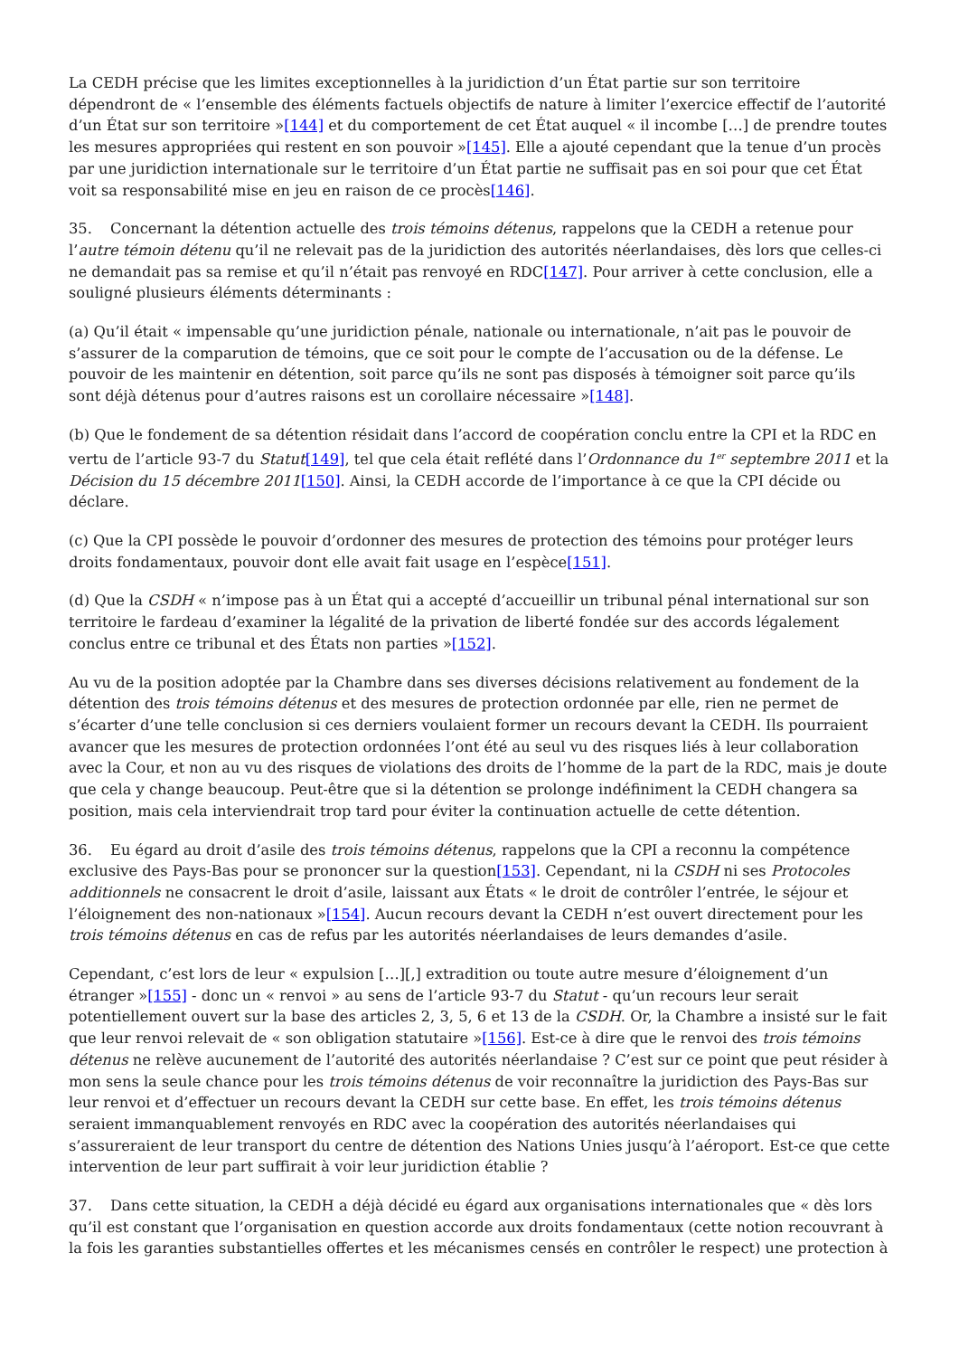La CEDH précise que les limites exceptionnelles à la juridiction d’un État partie sur son territoire dépendront de « l’ensemble des éléments factuels objectifs de nature à limiter l’exercice effectif de l’autorité d’un État sur son territoire »[144] et du comportement de cet État auquel « il incombe […] de prendre toutes les mesures appropriées qui restent en son pouvoir »[145]. Elle a ajouté cependant que la tenue d’un procès par une juridiction internationale sur le territoire d’un État partie ne suffisait pas en soi pour que cet État voit sa responsabilité mise en jeu en raison de ce procès[146].
35. Concernant la détention actuelle des trois témoins détenus, rappelons que la CEDH a retenue pour l’autre témoin détenu qu’il ne relevait pas de la juridiction des autorités néerlandaises, dès lors que celles-ci ne demandait pas sa remise et qu’il n’était pas renvoyé en RDC[147]. Pour arriver à cette conclusion, elle a souligné plusieurs éléments déterminants :
(a) Qu’il était « impensable qu’une juridiction pénale, nationale ou internationale, n’ait pas le pouvoir de s’assurer de la comparution de témoins, que ce soit pour le compte de l’accusation ou de la défense. Le pouvoir de les maintenir en détention, soit parce qu’ils ne sont pas disposés à témoigner soit parce qu’ils sont déjà détenus pour d’autres raisons est un corollaire nécessaire »[148].
(b) Que le fondement de sa détention résidait dans l’accord de coopération conclu entre la CPI et la RDC en vertu de l’article 93-7 du Statut[149], tel que cela était reflété dans l’Ordonnance du 1<sup>er</sup> septembre 2011 et la Décision du 15 décembre 2011[150]. Ainsi, la CEDH accorde de l’importance à ce que la CPI décide ou déclare.
(c) Que la CPI possède le pouvoir d’ordonner des mesures de protection des témoins pour protéger leurs droits fondamentaux, pouvoir dont elle avait fait usage en l’espèce[151].
(d) Que la CSDH « n’impose pas à un État qui a accepté d’accueillir un tribunal pénal international sur son territoire le fardeau d’examiner la légalité de la privation de liberté fondée sur des accords légalement conclus entre ce tribunal et des États non parties »[152].
Au vu de la position adoptée par la Chambre dans ses diverses décisions relativement au fondement de la détention des trois témoins détenus et des mesures de protection ordonnée par elle, rien ne permet de s’écarter d’une telle conclusion si ces derniers voulaient former un recours devant la CEDH. Ils pourraient avancer que les mesures de protection ordonnées l’ont été au seul vu des risques liés à leur collaboration avec la Cour, et non au vu des risques de violations des droits de l’homme de la part de la RDC, mais je doute que cela y change beaucoup. Peut-être que si la détention se prolonge indéfiniment la CEDH changera sa position, mais cela interviendrait trop tard pour éviter la continuation actuelle de cette détention.
36. Eu égard au droit d’asile des trois témoins détenus, rappelons que la CPI a reconnu la compétence exclusive des Pays-Bas pour se prononcer sur la question[153]. Cependant, ni la CSDH ni ses Protocoles additionnels ne consacrent le droit d’asile, laissant aux États « le droit de contrôler l’entrée, le séjour et l’éloignement des non-nationaux »[154]. Aucun recours devant la CEDH n’est ouvert directement pour les trois témoins détenus en cas de refus par les autorités néerlandaises de leurs demandes d’asile.
Cependant, c’est lors de leur « expulsion […][,] extradition ou toute autre mesure d’éloignement d’un étranger »[155] - donc un « renvoi » au sens de l’article 93-7 du Statut - qu’un recours leur serait potentiellement ouvert sur la base des articles 2, 3, 5, 6 et 13 de la CSDH. Or, la Chambre a insisté sur le fait que leur renvoi relevait de « son obligation statutaire »[156]. Est-ce à dire que le renvoi des trois témoins détenus ne relève aucunement de l’autorité des autorités néerlandaise ? C’est sur ce point que peut résider à mon sens la seule chance pour les trois témoins détenus de voir reconnaître la juridiction des Pays-Bas sur leur renvoi et d’effectuer un recours devant la CEDH sur cette base. En effet, les trois témoins détenus seraient immanquablement renvoyés en RDC avec la coopération des autorités néerlandaises qui s’assureraient de leur transport du centre de détention des Nations Unies jusqu’à l’aéroport. Est-ce que cette intervention de leur part suffirait à voir leur juridiction établie ?
37. Dans cette situation, la CEDH a déjà décidé eu égard aux organisations internationales que « dès lors qu’il est constant que l’organisation en question accorde aux droits fondamentaux (cette notion recouvrant à la fois les garanties substantielles offertes et les mécanismes censés en contrôler le respect) une protection à